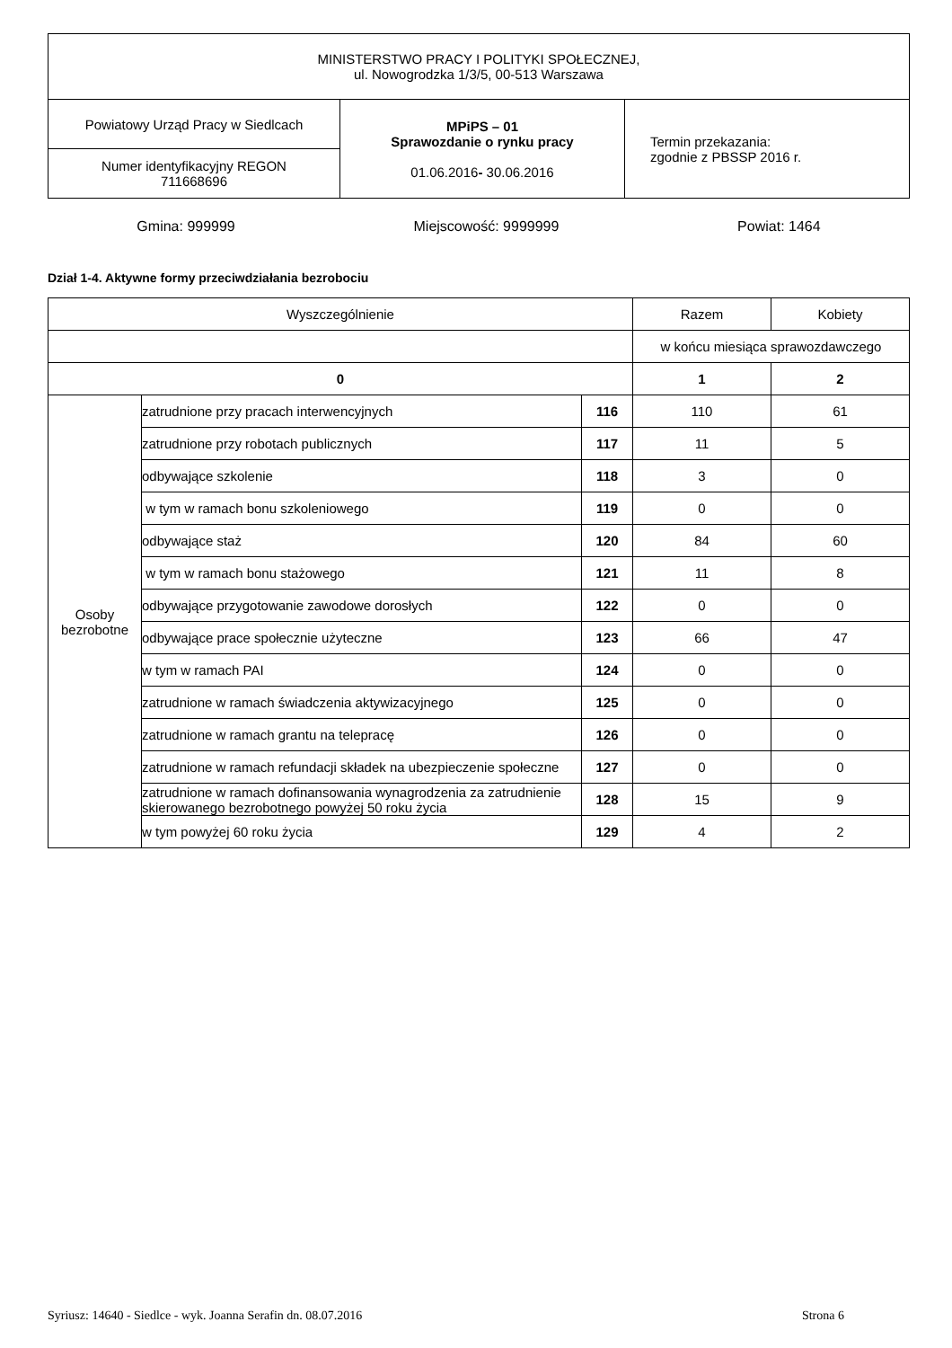| MINISTERSTWO PRACY I POLITYKI SPOŁECZNEJ, ul. Nowogrodzka 1/3/5, 00-513 Warszawa | | |
| Powiatowy Urząd Pracy w Siedlcach | MPiPS – 01 Sprawozdanie o rynku pracy 01.06.2016 - 30.06.2016 | Termin przekazania: zgodnie z PBSSP 2016 r. |
| Numer identyfikacyjny REGON 711668696 | | |
Gmina: 999999 Miejscowość: 9999999 Powiat: 1464
Dział 1-4. Aktywne formy przeciwdziałania bezrobociu
| Wyszczególnienie | | | Razem | Kobiety |
| --- | --- | --- | --- | --- |
| | | | w końcu miesiąca sprawozdawczego | |
| 0 | | | 1 | 2 |
| Osoby bezrobotne | zatrudnione przy pracach interwencyjnych | 116 | 110 | 61 |
| | zatrudnione przy robotach publicznych | 117 | 11 | 5 |
| | odbywające szkolenie | 118 | 3 | 0 |
| | w tym w ramach bonu szkoleniowego | 119 | 0 | 0 |
| | odbywające staż | 120 | 84 | 60 |
| | w tym w ramach bonu stażowego | 121 | 11 | 8 |
| | odbywające przygotowanie zawodowe dorosłych | 122 | 0 | 0 |
| | odbywające prace społecznie użyteczne | 123 | 66 | 47 |
| | w tym w ramach PAI | 124 | 0 | 0 |
| | zatrudnione w ramach świadczenia aktywizacyjnego | 125 | 0 | 0 |
| | zatrudnione w ramach grantu na telepracę | 126 | 0 | 0 |
| | zatrudnione w ramach refundacji składek na ubezpieczenie społeczne | 127 | 0 | 0 |
| | zatrudnione w ramach dofinansowania wynagrodzenia za zatrudnienie skierowanego bezrobotnego powyżej 50 roku życia | 128 | 15 | 9 |
| | w tym powyżej 60 roku życia | 129 | 4 | 2 |
Syriusz: 14640 - Siedlce - wyk. Joanna Serafin dn. 08.07.2016 Strona 6